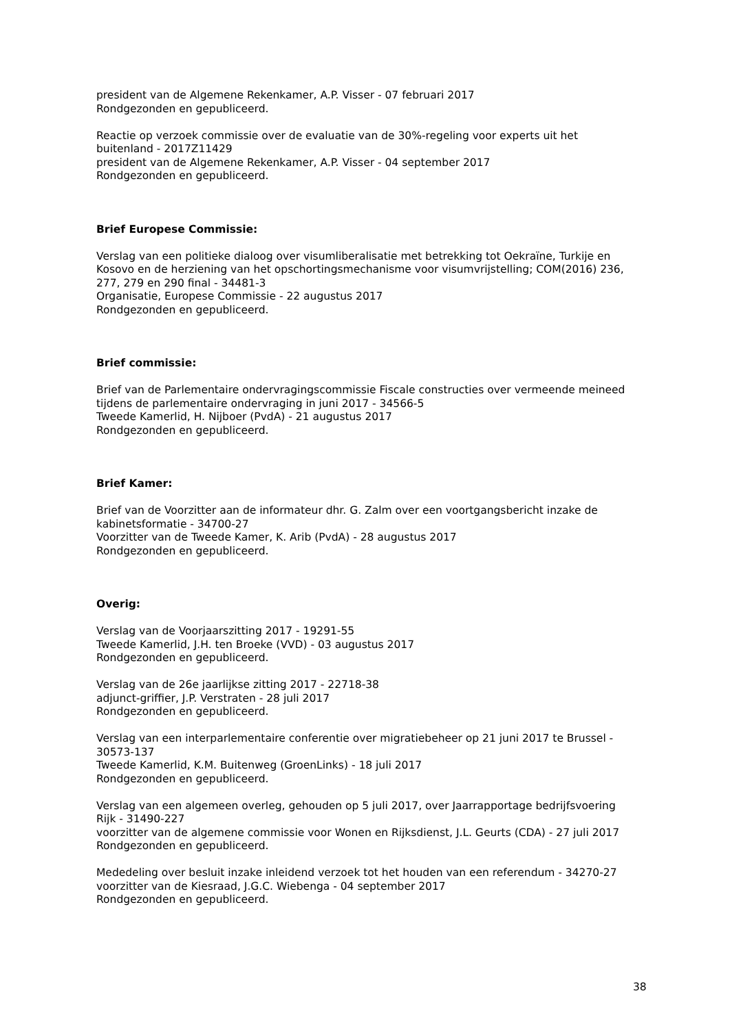president van de Algemene Rekenkamer, A.P. Visser - 07 februari 2017
Rondgezonden en gepubliceerd.
Reactie op verzoek commissie over de evaluatie van de 30%-regeling voor experts uit het buitenland - 2017Z11429
president van de Algemene Rekenkamer, A.P. Visser - 04 september 2017
Rondgezonden en gepubliceerd.
Brief Europese Commissie:
Verslag van een politieke dialoog over visumliberalisatie met betrekking tot Oekraïne, Turkije en Kosovo en de herziening van het opschortingsmechanisme voor visumvrijstelling; COM(2016) 236, 277, 279 en 290 final - 34481-3
Organisatie, Europese Commissie - 22 augustus 2017
Rondgezonden en gepubliceerd.
Brief commissie:
Brief van de Parlementaire ondervragingscommissie Fiscale constructies over vermeende meineed tijdens de parlementaire ondervraging in juni 2017 - 34566-5
Tweede Kamerlid, H. Nijboer (PvdA) - 21 augustus 2017
Rondgezonden en gepubliceerd.
Brief Kamer:
Brief van de Voorzitter aan de informateur dhr. G. Zalm over een voortgangsbericht inzake de kabinetsformatie - 34700-27
Voorzitter van de Tweede Kamer, K. Arib (PvdA) - 28 augustus 2017
Rondgezonden en gepubliceerd.
Overig:
Verslag van de Voorjaarszitting 2017 - 19291-55
Tweede Kamerlid, J.H. ten Broeke (VVD) - 03 augustus 2017
Rondgezonden en gepubliceerd.
Verslag van de 26e jaarlijkse zitting 2017 - 22718-38
adjunct-griffier, J.P. Verstraten - 28 juli 2017
Rondgezonden en gepubliceerd.
Verslag van een interparlementaire conferentie over migratiebeheer op 21 juni 2017 te Brussel - 30573-137
Tweede Kamerlid, K.M. Buitenweg (GroenLinks) - 18 juli 2017
Rondgezonden en gepubliceerd.
Verslag van een algemeen overleg, gehouden op 5 juli 2017, over Jaarrapportage bedrijfsvoering Rijk - 31490-227
voorzitter van de algemene commissie voor Wonen en Rijksdienst, J.L. Geurts (CDA) - 27 juli 2017
Rondgezonden en gepubliceerd.
Mededeling over besluit inzake inleidend verzoek tot het houden van een referendum - 34270-27
voorzitter van de Kiesraad, J.G.C. Wiebenga - 04 september 2017
Rondgezonden en gepubliceerd.
38